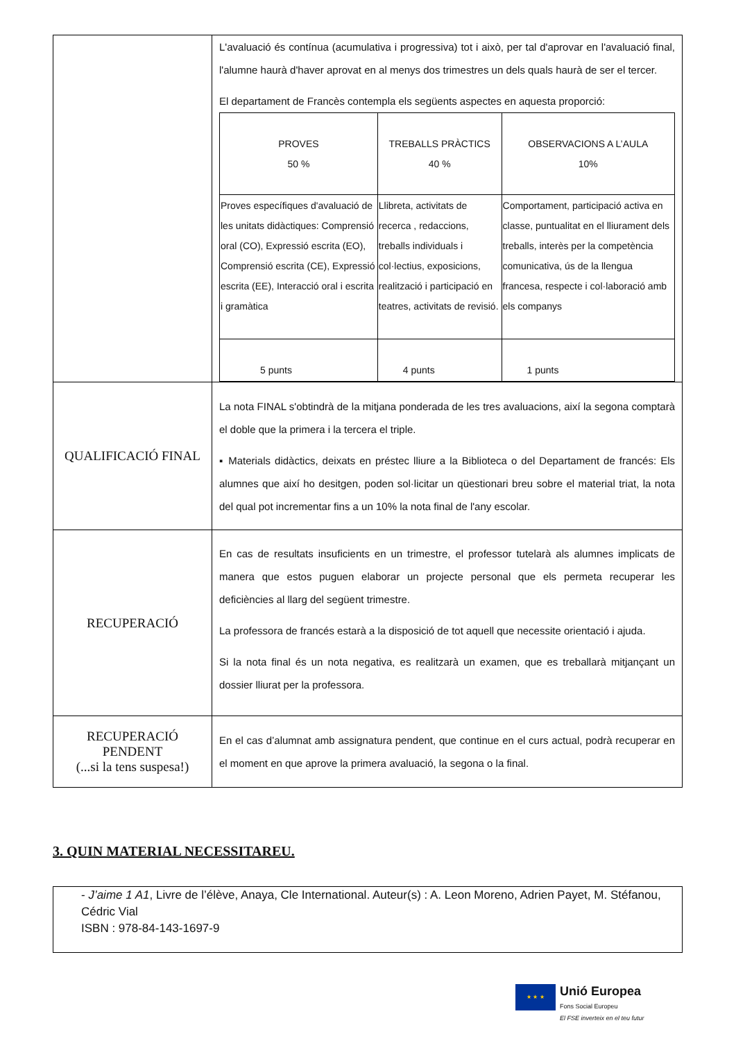| | L'avaluació és contínua (acumulativa i progressiva) tot i això, per tal d'aprovar en l'avaluació final, l'alumne haurà d'haver aprovat en al menys dos trimestres un dels quals haurà de ser el tercer. El departament de Francès contempla els següents aspectes en aquesta proporció: / PROVES 50 % / TREBALLS PRÀCTICS 40 % / OBSERVACIONS A L’AULA 10% / / Proves específiques d'avaluació de les unitats didàctiques: Comprensió oral (CO), Expressió escrita (EO), Comprensió escrita (CE), Expressió escrita (EE), Interacció oral i escrita i gramàtica / Llibreta, activitats de recerca , redaccions, treballs individuals i col·lectius, exposicions, realització i participació en teatres, activitats de revisió. / Comportament, participació activa en classe, puntualitat en el lliurament dels treballs, interès per la competència comunicativa, ús de la llengua francesa, respecte i col·laboració amb els companys / / 5 punts / 4 punts / 1 punts / |
| QUALIFICACIÓ FINAL | La nota FINAL s'obtindrà de la mitjana ponderada de les tres avaluacions, així la segona comptarà el doble que la primera i la tercera el triple. ▪ Materials didàctics, deixats en préstec lliure a la Biblioteca o del Departament de francés: Els alumnes que així ho desitgen, poden sol·licitar un qüestionari breu sobre el material triat, la nota del qual pot incrementar fins a un 10% la nota final de l'any escolar. |
| RECUPERACIÓ | En cas de resultats insuficients en un trimestre, el professor tutelarà als alumnes implicats de manera que estos puguen elaborar un projecte personal que els permeta recuperar les deficiències al llarg del següent trimestre. La professora de francés estarà a la disposició de tot aquell que necessite orientació i ajuda. Si la nota final és un nota negativa, es realitzarà un examen, que es treballarà mitjançant un dossier lliurat per la professora. |
| RECUPERACIÓ PENDENT (...si la tens suspesa!) | En el cas d’alumnat amb assignatura pendent, que continue en el curs actual, podrà recuperar en el moment en que aprove la primera avaluació, la segona o la final. |
3. QUIN MATERIAL NECESSITAREU.
- J’aime 1 A1, Livre de l’élève, Anaya, Cle International. Auteur(s) : A. Leon Moreno, Adrien Payet, M. Stéfanou, Cédric Vial
ISBN : 978-84-143-1697-9
★ ★ ★
Unió Europea
Fons Social Europeu
El FSE inverteix en el teu futur